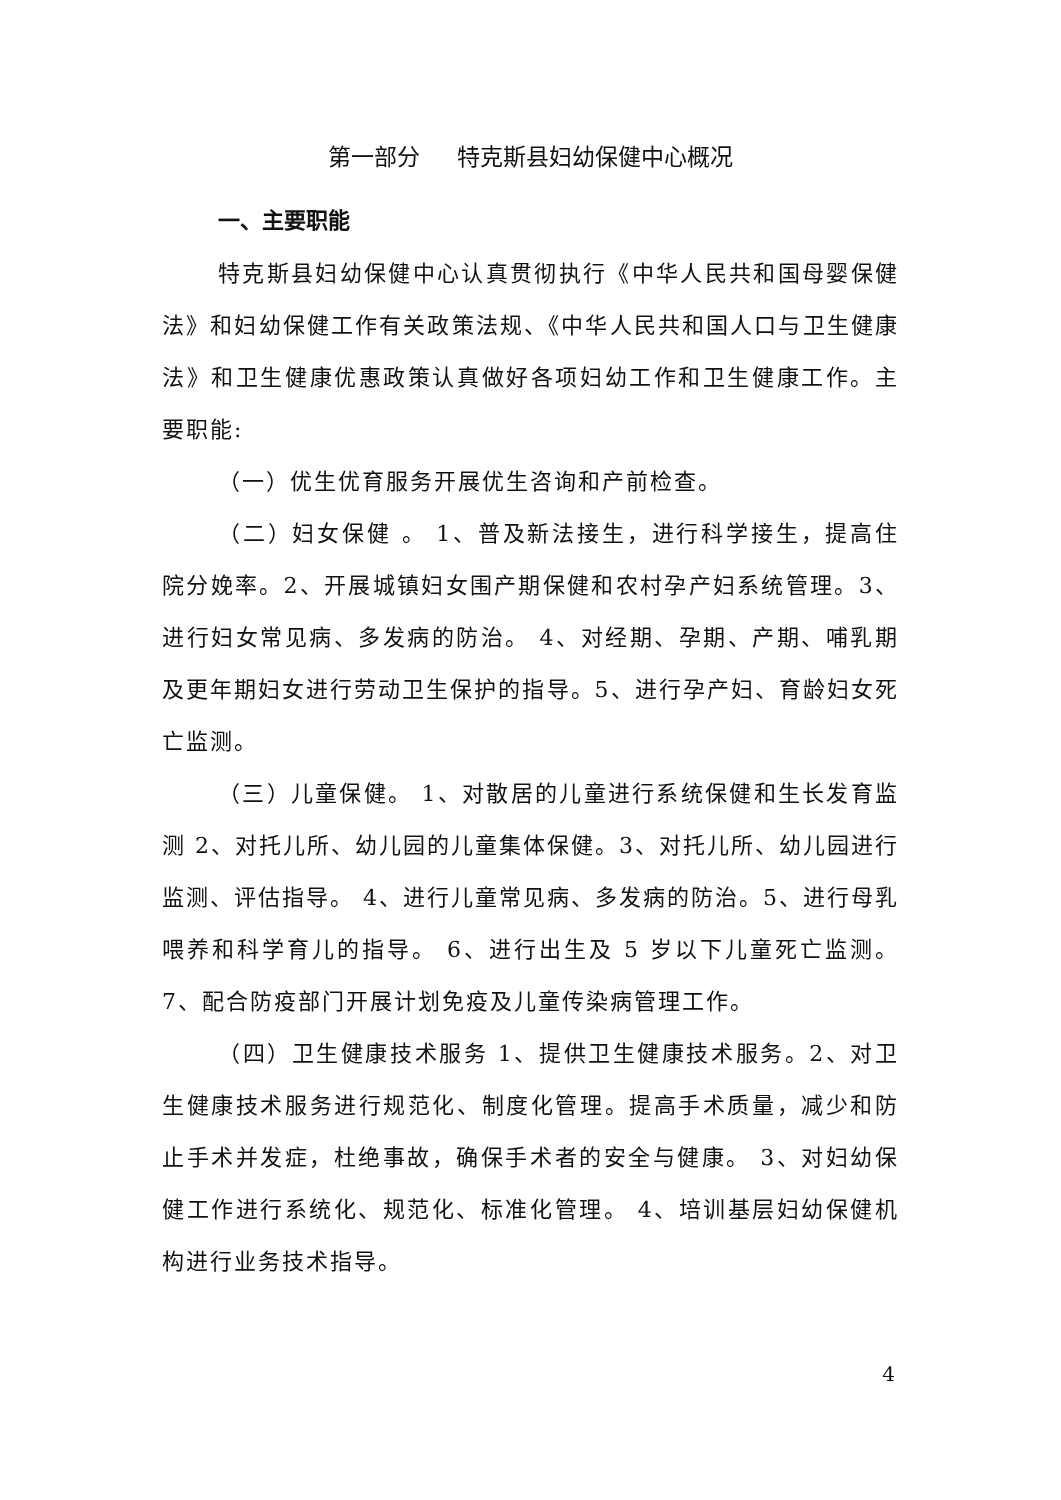第一部分 特克斯县妇幼保健中心概况
一、主要职能
特克斯县妇幼保健中心认真贯彻执行《中华人民共和国母婴保健法》和妇幼保健工作有关政策法规、《中华人民共和国人口与卫生健康法》和卫生健康优惠政策认真做好各项妇幼工作和卫生健康工作。主要职能:
（一）优生优育服务开展优生咨询和产前检查。
（二）妇女保健 。 1、普及新法接生，进行科学接生，提高住院分娩率。2、开展城镇妇女围产期保健和农村孕产妇系统管理。3、进行妇女常见病、多发病的防治。 4、对经期、孕期、产期、哺乳期及更年期妇女进行劳动卫生保护的指导。5、进行孕产妇、育龄妇女死亡监测。
（三）儿童保健。 1、对散居的儿童进行系统保健和生长发育监测 2、对托儿所、幼儿园的儿童集体保健。3、对托儿所、幼儿园进行监测、评估指导。 4、进行儿童常见病、多发病的防治。5、进行母乳喂养和科学育儿的指导。 6、进行出生及 5 岁以下儿童死亡监测。7、配合防疫部门开展计划免疫及儿童传染病管理工作。
（四）卫生健康技术服务 1、提供卫生健康技术服务。2、对卫生健康技术服务进行规范化、制度化管理。提高手术质量，减少和防止手术并发症，杜绝事故，确保手术者的安全与健康。 3、对妇幼保健工作进行系统化、规范化、标准化管理。 4、培训基层妇幼保健机构进行业务技术指导。
4